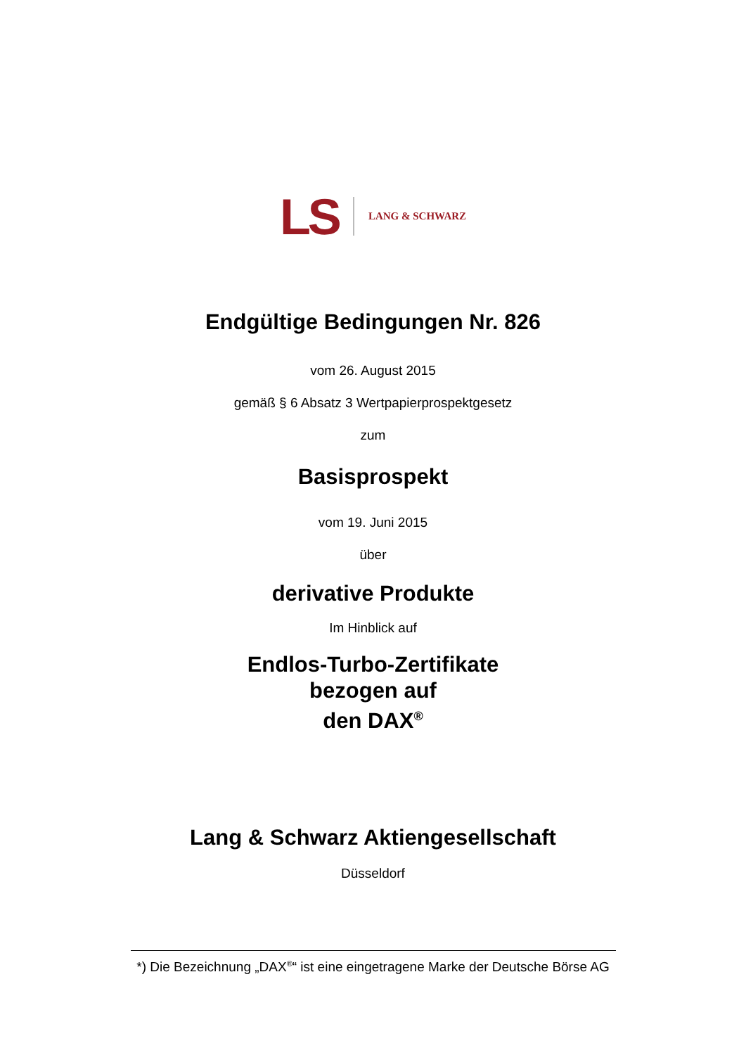LS LANG & SCHWARZ
Endgültige Bedingungen Nr. 826
vom 26. August 2015
gemäß § 6 Absatz 3 Wertpapierprospektgesetz
zum
Basisprospekt
vom 19. Juni 2015
über
derivative Produkte
Im Hinblick auf
Endlos-Turbo-Zertifikate
bezogen auf
den DAX<sup>®</sup>
Lang & Schwarz Aktiengesellschaft
Düsseldorf
*) Die Bezeichnung „DAX<sup>®</sup>“ ist eine eingetragene Marke der Deutsche Börse AG